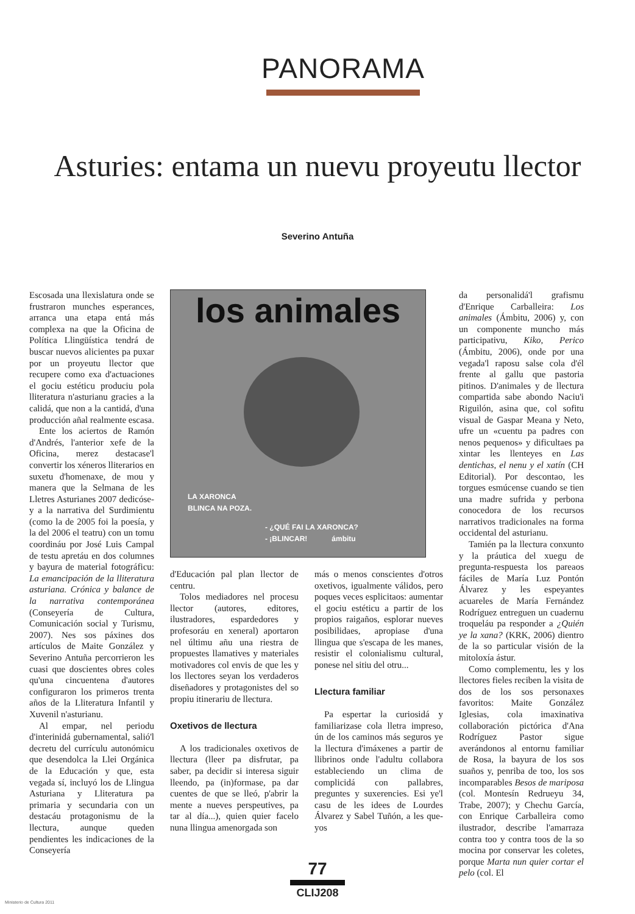PANORAMA
Asturies: entama un nuevu proyeutu llector
Severino Antuña
Escosada una llexislatura onde se frustraron munches esperances, arranca una etapa entá más complexa na que la Oficina de Política Llingüística tendrá de buscar nuevos alicientes pa puxar por un proyeutu llector que recupere como exa d'actuaciones el gociu estéticu produciu pola lliteratura n'asturianu gracies a la calidá, que non a la cantidá, d'una producción añal realmente escasa.
Ente los aciertos de Ramón d'Andrés, l'anterior xefe de la Oficina, merez destacase'l convertir los xéneros lliterarios en suxetu d'homenaxe, de mou y manera que la Selmana de les Lletres Asturianes 2007 dedicóse-y a la narrativa del Surdimientu (como la de 2005 foi la poesía, y la del 2006 el teatru) con un tomu coordináu por José Luis Campal de testu apretáu en dos columnes y bayura de material fotográficu: La emancipación de la lliteratura asturiana. Crónica y balance de la narrativa contemporánea (Conseyería de Cultura, Comunicación social y Turismu, 2007). Nes sos páxines dos artículos de Maite González y Severino Antuña percorrieron les cuasi que doscientes obres coles qu'una cincuentena d'autores configuraron los primeros trenta años de la Lliteratura Infantil y Xuvenil n'asturianu.
Al empar, nel periodu d'interinidá gubernamental, salió'l decretu del currículu autonómicu que desendolca la Llei Orgánica de la Educación y que, esta vegada sí, incluyó los de Llingua Asturiana y Lliteratura pa primaria y secundaria con un destacáu protagonismu de la llectura, aunque queden pendientes les indicaciones de la Conseyería
los animales
LA XARONCA
BLINCA NA POZA.
- ¿QUÉ FAI LA XARONCA?
- ¡BLINCAR! ámbitu
d'Educación pal plan llector de centru.
Tolos mediadores nel procesu llector (autores, editores, ilustradores, espardedores y profesoráu en xeneral) aportaron nel últimu añu una riestra de propuestes llamatives y materiales motivadores col envis de que les y los llectores seyan los verdaderos diseñadores y protagonistes del so propiu itinerariu de llectura.
Oxetivos de llectura
A los tradicionales oxetivos de llectura (lleer pa disfrutar, pa saber, pa decidir si interesa siguir lleendo, pa (in)formase, pa dar cuentes de que se lleó, p'abrir la mente a nueves perspeutives, pa tar al día...), quien quier facelo nuna llingua amenorgada son
más o menos conscientes d'otros oxetivos, igualmente válidos, pero poques veces esplicitaos: aumentar el gociu estéticu a partir de los propios raigaños, esplorar nueves posibilidaes, apropiase d'una llingua que s'escapa de les manes, resistir el colonialismu cultural, ponese nel sitiu del otru...
Llectura familiar
Pa espertar la curiosidá y familiarizase cola lletra impreso, ún de los caminos más seguros ye la llectura d'imáxenes a partir de llibrinos onde l'adultu collabora estableciendo un clima de complicidá con pallabres, preguntes y suxerencies. Esi ye'l casu de les idees de Lourdes Álvarez y Sabel Tuñón, a les que-yos
da personalidá'l grafismu d'Enrique Carballeira: Los animales (Ámbitu, 2006) y, con un componente muncho más participativu, Kiko, Perico (Ámbitu, 2006), onde por una vegada'l raposu salse cola d'él frente al gallu que pastoria pitinos. D'animales y de llectura compartida sabe abondo Naciu'i Riguilón, asina que, col sofitu visual de Gaspar Meana y Neto, ufre un «cuentu pa padres con nenos pequenos» y dificultaes pa xintar les llenteyes en Las dentichas, el nenu y el xatín (CH Editorial). Por descontao, les torgues esmúcense cuando se tien una madre sufrida y perbona conocedora de los recursos narrativos tradicionales na forma occidental del asturianu.
Tamién pa la llectura conxunto y la práutica del xuegu de pregunta-respuesta los pareaos fáciles de María Luz Pontón Álvarez y les espeyantes acuareles de María Fernández Rodríguez entreguen un cuadernu troqueláu pa responder a ¿Quién ye la xana? (KRK, 2006) dientro de la so particular visión de la mitoloxía ástur.
Como complementu, les y los llectores fieles reciben la visita de dos de los sos personaxes favoritos: Maite González Iglesias, cola imaxinativa collaboración pictórica d'Ana Rodríguez Pastor sigue averándonos al entornu familiar de Rosa, la bayura de los sos suaños y, penriba de too, los sos incomparables Besos de mariposa (col. Montesín Redrueyu 34, Trabe, 2007); y Chechu García, con Enrique Carballeira como ilustrador, describe l'amarraza contra too y contra toos de la so mocina por conservar les coletes, porque Marta nun quier cortar el pelo (col. El
77
CLIJ208
Ministerio de Cultura 2011